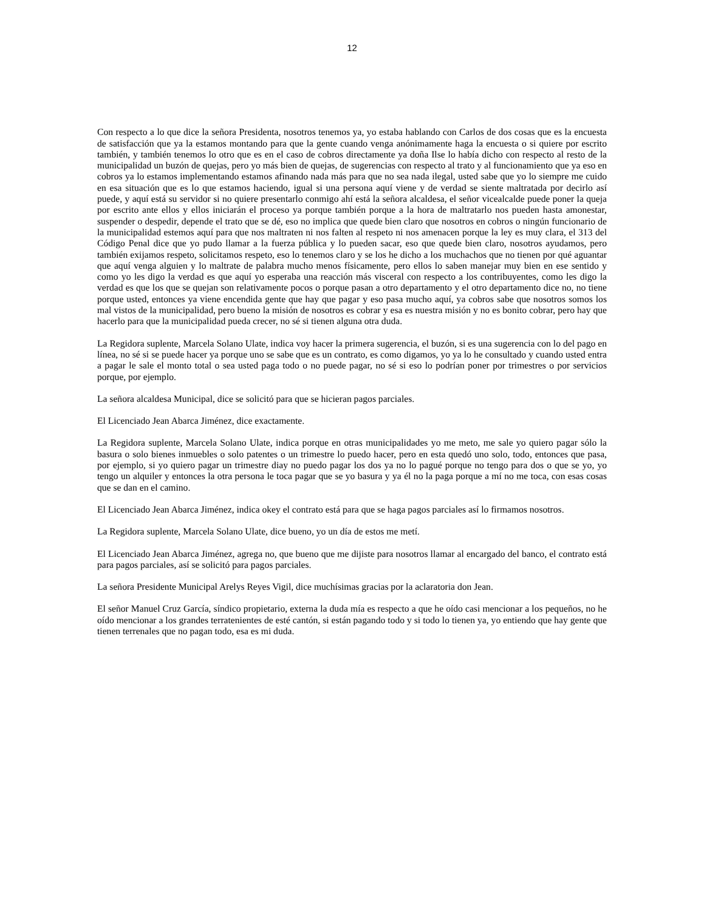12
Con respecto a lo que dice la señora Presidenta, nosotros tenemos ya, yo estaba hablando con Carlos de dos cosas que es la encuesta de satisfacción que ya la estamos montando para que la gente cuando venga anónimamente haga la encuesta o si quiere por escrito también, y también tenemos lo otro que es en el caso de cobros directamente ya doña Ilse lo había dicho con respecto al resto de la municipalidad un buzón de quejas, pero yo más bien de quejas, de sugerencias con respecto al trato y al funcionamiento que ya eso en cobros ya lo estamos implementando estamos afinando nada más para que no sea nada ilegal, usted sabe que yo lo siempre me cuido en esa situación que es lo que estamos haciendo, igual si una persona aquí viene y de verdad se siente maltratada por decirlo así puede, y aquí está su servidor si no quiere presentarlo conmigo ahí está la señora alcaldesa, el señor vicealcalde puede poner la queja por escrito ante ellos y ellos iniciarán el proceso ya porque también porque a la hora de maltratarlo nos pueden hasta amonestar, suspender o despedir, depende el trato que se dé, eso no implica que quede bien claro que nosotros en cobros o ningún funcionario de la municipalidad estemos aquí para que nos maltraten ni nos falten al respeto ni nos amenacen porque la ley es muy clara, el 313 del Código Penal dice que yo pudo llamar a la fuerza pública y lo pueden sacar, eso que quede bien claro, nosotros ayudamos, pero también exijamos respeto, solicitamos respeto, eso lo tenemos claro y se los he dicho a los muchachos que no tienen por qué aguantar que aquí venga alguien y lo maltrate de palabra mucho menos físicamente, pero ellos lo saben manejar muy bien en ese sentido y como yo les digo la verdad es que aquí yo esperaba una reacción más visceral con respecto a los contribuyentes, como les digo la verdad es que los que se quejan son relativamente pocos o porque pasan a otro departamento y el otro departamento dice no, no tiene porque usted, entonces ya viene encendida gente que hay que pagar y eso pasa mucho aquí, ya cobros sabe que nosotros somos los mal vistos de la municipalidad, pero bueno la misión de nosotros es cobrar y esa es nuestra misión y no es bonito cobrar, pero hay que hacerlo para que la municipalidad pueda crecer, no sé si tienen alguna otra duda.
La Regidora suplente, Marcela Solano Ulate, indica voy hacer la primera sugerencia, el buzón, si es una sugerencia con lo del pago en línea, no sé si se puede hacer ya porque uno se sabe que es un contrato, es como digamos, yo ya lo he consultado y cuando usted entra a pagar le sale el monto total o sea usted paga todo o no puede pagar, no sé si eso lo podrían poner por trimestres o por servicios porque, por ejemplo.
La señora alcaldesa Municipal, dice se solicitó para que se hicieran pagos parciales.
El Licenciado Jean Abarca Jiménez, dice exactamente.
La Regidora suplente, Marcela Solano Ulate, indica porque en otras municipalidades yo me meto, me sale yo quiero pagar sólo la basura o solo bienes inmuebles o solo patentes o un trimestre lo puedo hacer, pero en esta quedó uno solo, todo, entonces que pasa, por ejemplo, si yo quiero pagar un trimestre diay no puedo pagar los dos ya no lo pagué porque no tengo para dos o que se yo, yo tengo un alquiler y entonces la otra persona le toca pagar que se yo basura y ya él no la paga porque a mí no me toca, con esas cosas que se dan en el camino.
El Licenciado Jean Abarca Jiménez, indica okey el contrato está para que se haga pagos parciales así lo firmamos nosotros.
La Regidora suplente, Marcela Solano Ulate, dice bueno, yo un día de estos me metí.
El Licenciado Jean Abarca Jiménez, agrega no, que bueno que me dijiste para nosotros llamar al encargado del banco, el contrato está para pagos parciales, así se solicitó para pagos parciales.
La señora Presidente Municipal Arelys Reyes Vigil, dice muchísimas gracias por la aclaratoria don Jean.
El señor Manuel Cruz García, síndico propietario, externa la duda mía es respecto a que he oído casi mencionar a los pequeños, no he oído mencionar a los grandes terratenientes de esté cantón, si están pagando todo y si todo lo tienen ya, yo entiendo que hay gente que tienen terrenales que no pagan todo, esa es mi duda.